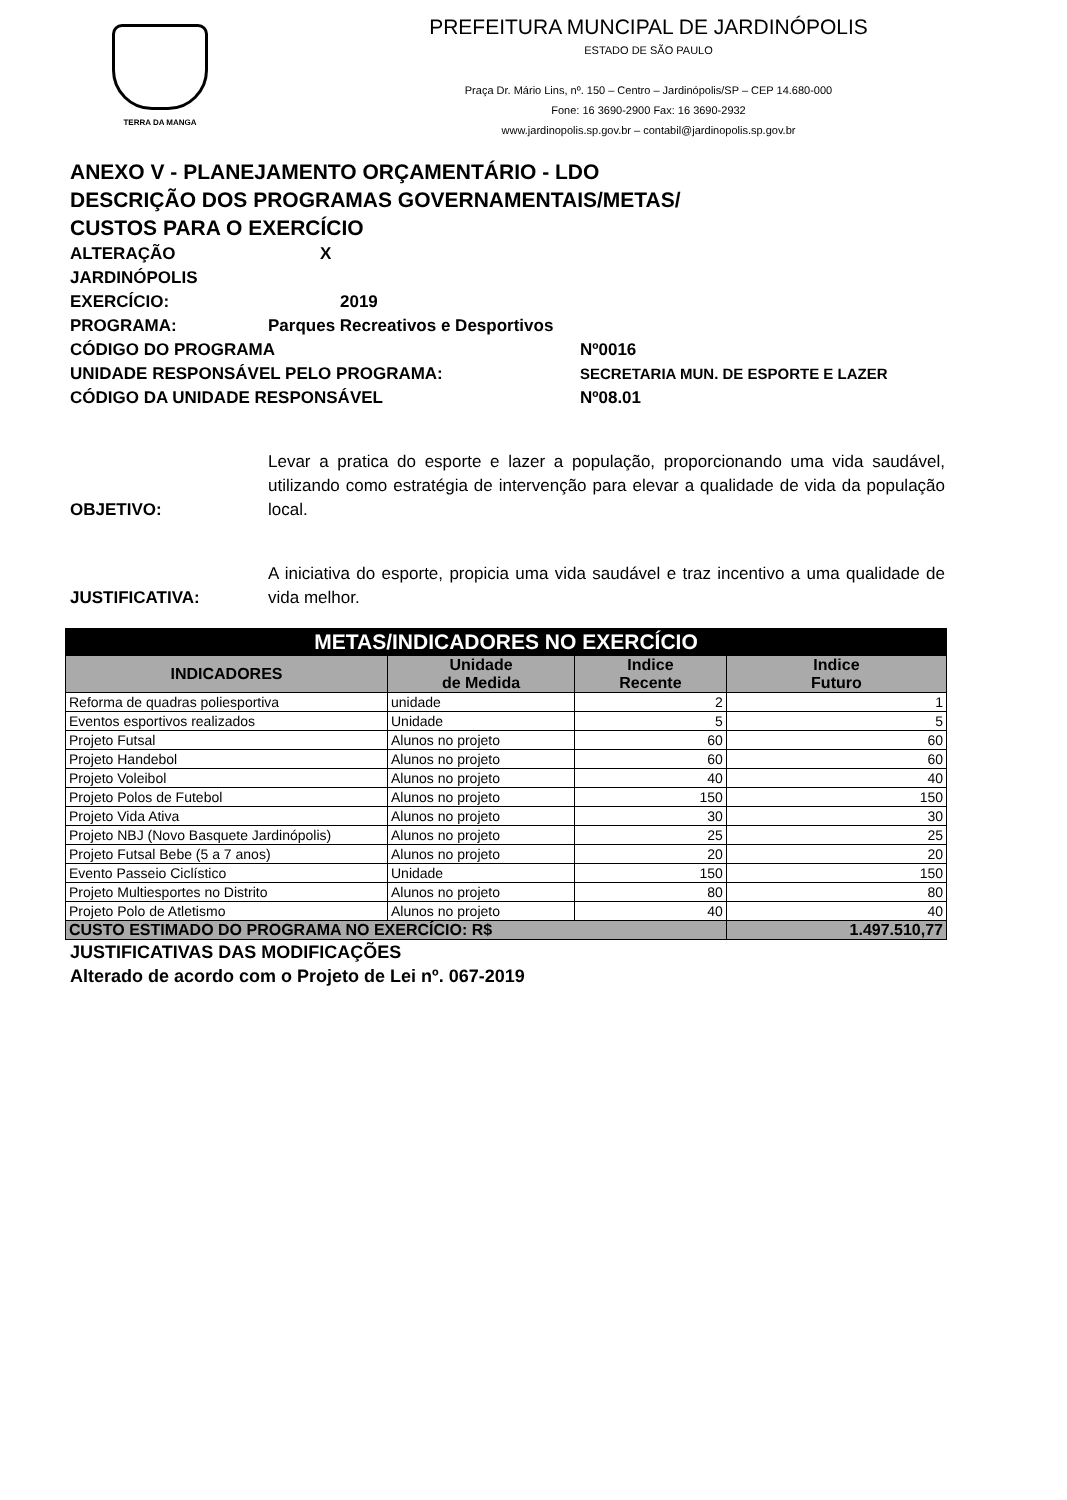TERRA DA MANGA
PREFEITURA MUNCIPAL DE JARDINÓPOLIS
ESTADO DE SÃO PAULO
Praça Dr. Mário Lins, nº. 150 – Centro – Jardinópolis/SP – CEP 14.680-000
Fone: 16 3690-2900 Fax: 16 3690-2932
www.jardinopolis.sp.gov.br – contabil@jardinopolis.sp.gov.br
ANEXO V - PLANEJAMENTO ORÇAMENTÁRIO - LDO
DESCRIÇÃO DOS PROGRAMAS GOVERNAMENTAIS/METAS/
CUSTOS PARA O EXERCÍCIO
ALTERAÇÃO X
JARDINÓPOLIS
EXERCÍCIO: 2019
PROGRAMA: Parques Recreativos e Desportivos
CÓDIGO DO PROGRAMA Nº0016
UNIDADE RESPONSÁVEL PELO PROGRAMA: SECRETARIA MUN. DE ESPORTE E LAZER
CÓDIGO DA UNIDADE RESPONSÁVEL Nº08.01
OBJETIVO: Levar a pratica do esporte e lazer a população, proporcionando uma vida saudável, utilizando como estratégia de intervenção para elevar a qualidade de vida da população local.
JUSTIFICATIVA: A iniciativa do esporte, propicia uma vida saudável e traz incentivo a uma qualidade de vida melhor.
| METAS/INDICADORES NO EXERCÍCIO | | | |
| --- | --- | --- | --- |
| INDICADORES | Unidade de Medida | Indice Recente | Indice Futuro |
| Reforma de quadras poliesportiva | unidade | 2 | 1 |
| Eventos esportivos realizados | Unidade | 5 | 5 |
| Projeto Futsal | Alunos no projeto | 60 | 60 |
| Projeto Handebol | Alunos no projeto | 60 | 60 |
| Projeto Voleibol | Alunos no projeto | 40 | 40 |
| Projeto Polos de Futebol | Alunos no projeto | 150 | 150 |
| Projeto Vida Ativa | Alunos no projeto | 30 | 30 |
| Projeto NBJ (Novo Basquete Jardinópolis) | Alunos no projeto | 25 | 25 |
| Projeto Futsal Bebe (5 a 7 anos) | Alunos no projeto | 20 | 20 |
| Evento Passeio Ciclístico | Unidade | 150 | 150 |
| Projeto Multiesportes no Distrito | Alunos no projeto | 80 | 80 |
| Projeto Polo de Atletismo | Alunos no projeto | 40 | 40 |
| CUSTO ESTIMADO DO PROGRAMA NO EXERCÍCIO: R$ | | | 1.497.510,77 |
JUSTIFICATIVAS DAS MODIFICAÇÕES
Alterado de acordo com o Projeto de Lei nº. 067-2019